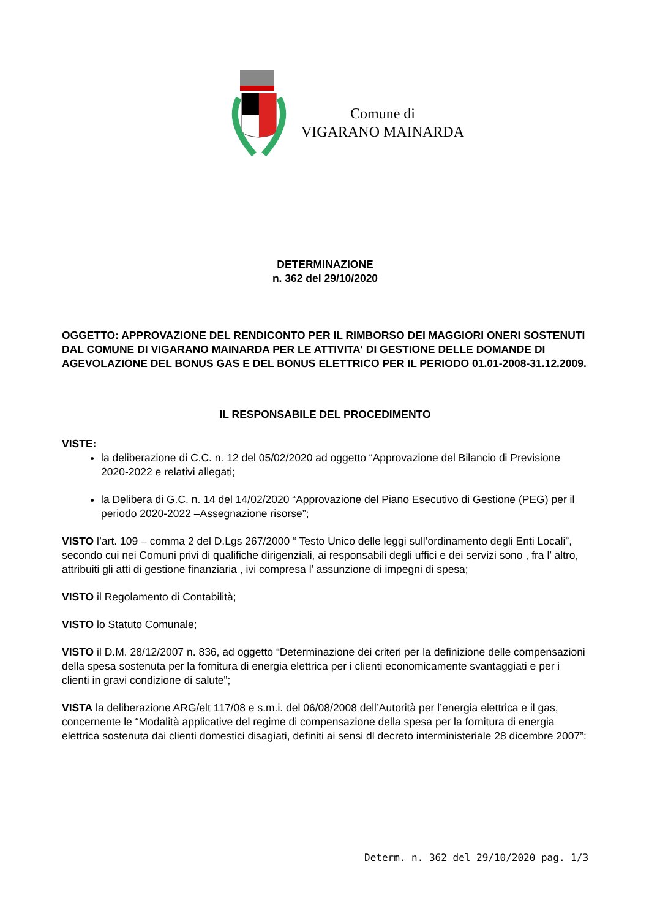Comune di
VIGARANO MAINARDA
DETERMINAZIONE
n. 362 del 29/10/2020
OGGETTO: APPROVAZIONE DEL RENDICONTO PER IL RIMBORSO DEI MAGGIORI ONERI SOSTENUTI DAL COMUNE DI VIGARANO MAINARDA PER LE ATTIVITA' DI GESTIONE DELLE DOMANDE DI AGEVOLAZIONE DEL BONUS GAS E DEL BONUS ELETTRICO PER IL PERIODO 01.01-2008-31.12.2009.
IL RESPONSABILE DEL PROCEDIMENTO
VISTE:
la deliberazione di C.C. n. 12 del 05/02/2020 ad oggetto “Approvazione del Bilancio di Previsione 2020-2022 e relativi allegati;
la Delibera di G.C. n. 14 del 14/02/2020 “Approvazione del Piano Esecutivo di Gestione (PEG) per il periodo 2020-2022 –Assegnazione risorse”;
VISTO l’art. 109 – comma 2 del D.Lgs 267/2000 “ Testo Unico delle leggi sull’ordinamento degli Enti Locali”, secondo cui nei Comuni privi di qualifiche dirigenziali, ai responsabili degli uffici e dei servizi sono , fra l’ altro, attribuiti gli atti di gestione finanziaria , ivi compresa l’ assunzione di impegni di spesa;
VISTO il Regolamento di Contabilità;
VISTO lo Statuto Comunale;
VISTO il D.M. 28/12/2007 n. 836, ad oggetto “Determinazione dei criteri per la definizione delle compensazioni della spesa sostenuta per la fornitura di energia elettrica per i clienti economicamente svantaggiati e per i clienti in gravi condizione di salute”;
VISTA la deliberazione ARG/elt 117/08 e s.m.i. del 06/08/2008 dell’Autorità per l’energia elettrica e il gas, concernente le “Modalità applicative del regime di compensazione della spesa per la fornitura di energia elettrica sostenuta dai clienti domestici disagiati, definiti ai sensi dl decreto interministeriale 28 dicembre 2007”:
Determ. n. 362 del 29/10/2020 pag. 1/3